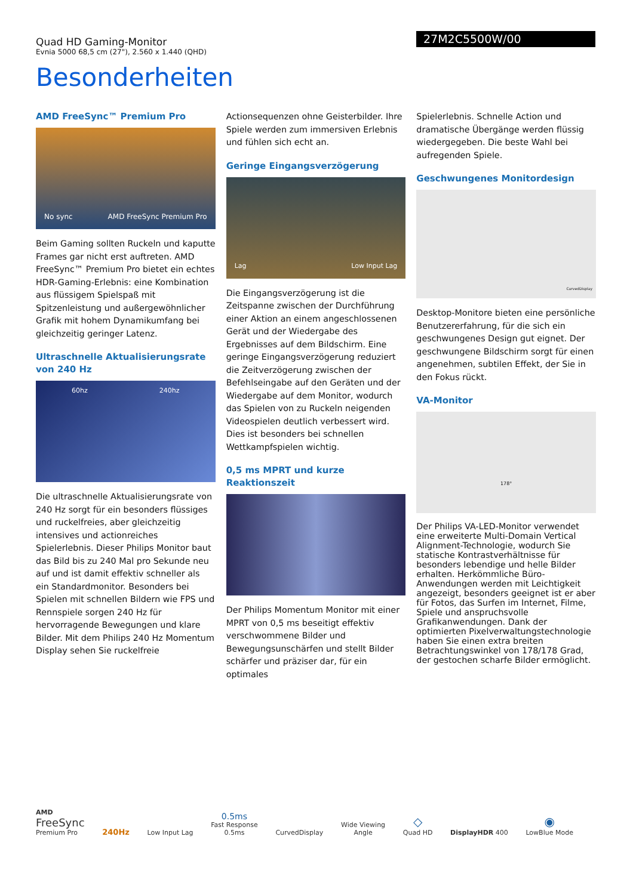Quad HD Gaming-Monitor
Evnia 5000 68,5 cm (27"), 2.560 x 1.440 (QHD)
27M2C5500W/00
Besonderheiten
AMD FreeSync™ Premium Pro
No sync AMD FreeSync Premium Pro
Beim Gaming sollten Ruckeln und kaputte Frames gar nicht erst auftreten. AMD FreeSync™ Premium Pro bietet ein echtes HDR-Gaming-Erlebnis: eine Kombination aus flüssigem Spielspaß mit Spitzenleistung und außergewöhnlicher Grafik mit hohem Dynamikumfang bei gleichzeitig geringer Latenz.
Ultraschnelle Aktualisierungsrate von 240 Hz
60hz 240hz
Die ultraschnelle Aktualisierungsrate von 240 Hz sorgt für ein besonders flüssiges und ruckelfreies, aber gleichzeitig intensives und actionreiches Spielerlebnis. Dieser Philips Monitor baut das Bild bis zu 240 Mal pro Sekunde neu auf und ist damit effektiv schneller als ein Standardmonitor. Besonders bei Spielen mit schnellen Bildern wie FPS und Rennspiele sorgen 240 Hz für hervorragende Bewegungen und klare Bilder. Mit dem Philips 240 Hz Momentum Display sehen Sie ruckelfreie
Actionsequenzen ohne Geisterbilder. Ihre Spiele werden zum immersiven Erlebnis und fühlen sich echt an.
Geringe Eingangsverzögerung
Lag Low Input Lag
Die Eingangsverzögerung ist die Zeitspanne zwischen der Durchführung einer Aktion an einem angeschlossenen Gerät und der Wiedergabe des Ergebnisses auf dem Bildschirm. Eine geringe Eingangsverzögerung reduziert die Zeitverzögerung zwischen der Befehlseingabe auf den Geräten und der Wiedergabe auf dem Monitor, wodurch das Spielen von zu Ruckeln neigenden Videospielen deutlich verbessert wird. Dies ist besonders bei schnellen Wettkampfspielen wichtig.
0,5 ms MPRT und kurze Reaktionszeit
Der Philips Momentum Monitor mit einer MPRT von 0,5 ms beseitigt effektiv verschwommene Bilder und Bewegungsunschärfen und stellt Bilder schärfer und präziser dar, für ein optimales
Spielerlebnis. Schnelle Action und dramatische Übergänge werden flüssig wiedergegeben. Die beste Wahl bei aufregenden Spiele.
Geschwungenes Monitordesign
CurvedDisplay
Desktop-Monitore bieten eine persönliche Benutzererfahrung, für die sich ein geschwungenes Design gut eignet. Der geschwungene Bildschirm sorgt für einen angenehmen, subtilen Effekt, der Sie in den Fokus rückt.
VA-Monitor
178°
Der Philips VA-LED-Monitor verwendet eine erweiterte Multi-Domain Vertical Alignment-Technologie, wodurch Sie statische Kontrastverhältnisse für besonders lebendige und helle Bilder erhalten. Herkömmliche Büro-Anwendungen werden mit Leichtigkeit angezeigt, besonders geeignet ist er aber für Fotos, das Surfen im Internet, Filme, Spiele und anspruchsvolle Grafikanwendungen. Dank der optimierten Pixelverwaltungstechnologie haben Sie einen extra breiten Betrachtungswinkel von 178/178 Grad, der gestochen scharfe Bilder ermöglicht.
AMD
FreeSync
Premium Pro
240Hz
Low Input Lag
0.5ms
Fast Response
0.5ms
CurvedDisplay
Wide Viewing
Angle
◇
Quad HD
DisplayHDR 400
◉
LowBlue Mode